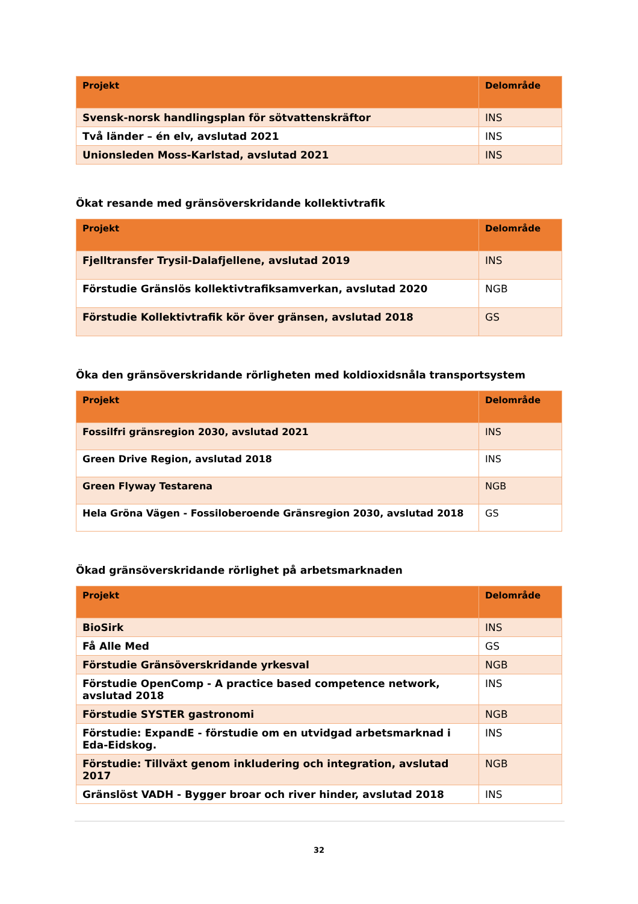| Projekt | Delområde |
| --- | --- |
| Svensk-norsk handlingsplan för sötvattenskräftor | INS |
| Två länder – én elv, avslutad 2021 | INS |
| Unionsleden Moss-Karlstad, avslutad 2021 | INS |
Ökat resande med gränsöverskridande kollektivtrafik
| Projekt | Delområde |
| --- | --- |
| Fjelltransfer Trysil-Dalafjellene, avslutad 2019 | INS |
| Förstudie Gränslös kollektivtrafiksamverkan, avslutad 2020 | NGB |
| Förstudie Kollektivtrafik kör över gränsen, avslutad 2018 | GS |
Öka den gränsöverskridande rörligheten med koldioxidsnåla transportsystem
| Projekt | Delområde |
| --- | --- |
| Fossilfri gränsregion 2030, avslutad 2021 | INS |
| Green Drive Region, avslutad 2018 | INS |
| Green Flyway Testarena | NGB |
| Hela Gröna Vägen - Fossiloberoende Gränsregion 2030, avslutad 2018 | GS |
Ökad gränsöverskridande rörlighet på arbetsmarknaden
| Projekt | Delområde |
| --- | --- |
| BioSirk | INS |
| Få Alle Med | GS |
| Förstudie Gränsöverskridande yrkesval | NGB |
| Förstudie OpenComp - A practice based competence network, avslutad 2018 | INS |
| Förstudie SYSTER gastronomi | NGB |
| Förstudie: ExpandE - förstudie om en utvidgad arbetsmarknad i Eda-Eidskog. | INS |
| Förstudie: Tillväxt genom inkludering och integration, avslutad 2017 | NGB |
| Gränslöst VADH - Bygger broar och river hinder, avslutad 2018 | INS |
32